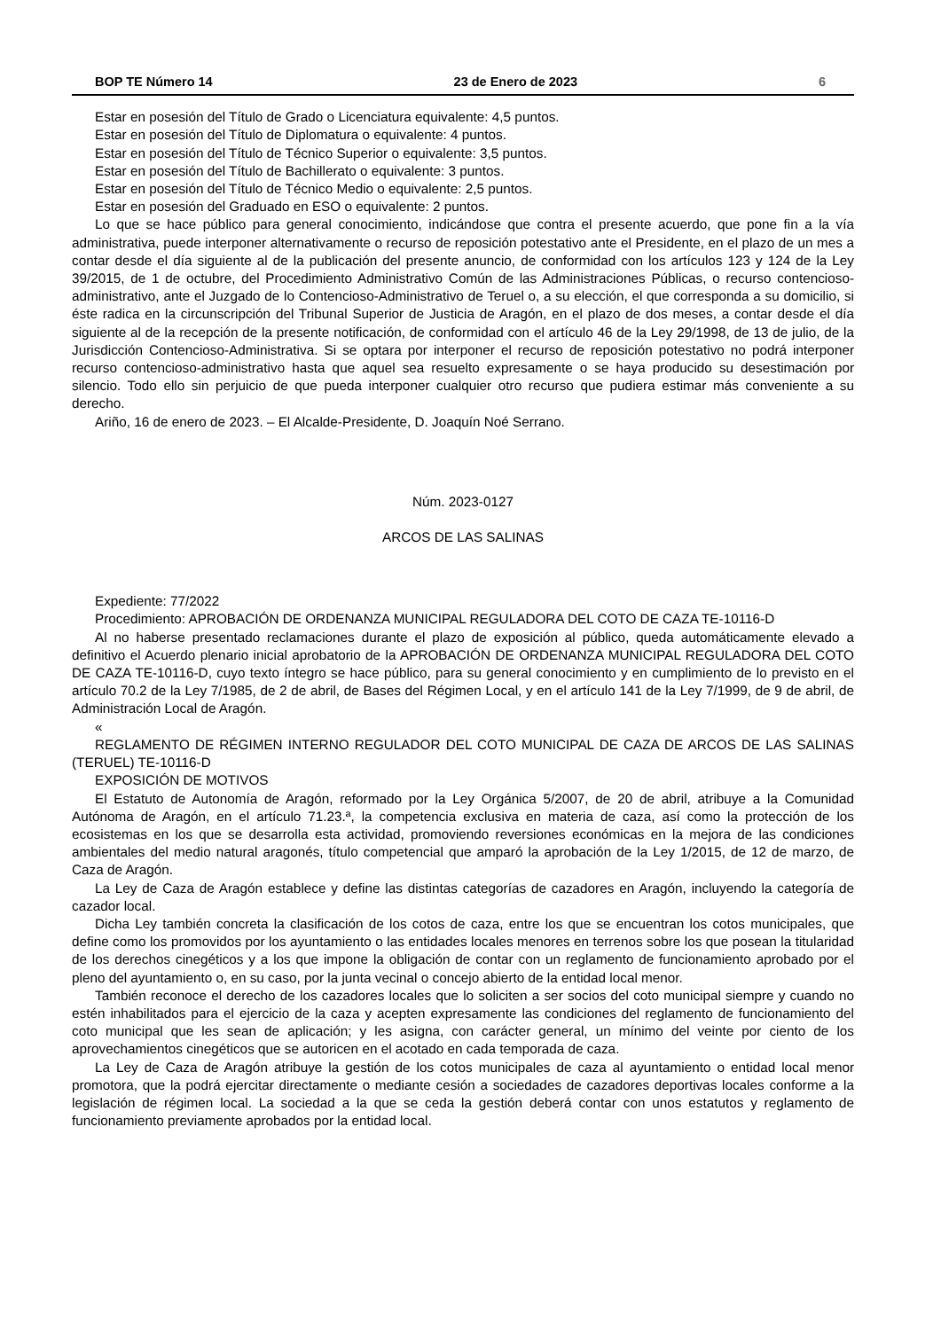BOP TE Número 14 23 de Enero de 2023 6
Estar en posesión del Título de Grado o Licenciatura equivalente: 4,5 puntos.
Estar en posesión del Título de Diplomatura o equivalente: 4 puntos.
Estar en posesión del Título de Técnico Superior o equivalente: 3,5 puntos.
Estar en posesión del Título de Bachillerato o equivalente: 3 puntos.
Estar en posesión del Título de Técnico Medio o equivalente: 2,5 puntos.
Estar en posesión del Graduado en ESO o equivalente: 2 puntos.
Lo que se hace público para general conocimiento, indicándose que contra el presente acuerdo, que pone fin a la vía administrativa, puede interponer alternativamente o recurso de reposición potestativo ante el Presidente, en el plazo de un mes a contar desde el día siguiente al de la publicación del presente anuncio, de conformidad con los artículos 123 y 124 de la Ley 39/2015, de 1 de octubre, del Procedimiento Administrativo Común de las Administraciones Públicas, o recurso contencioso-administrativo, ante el Juzgado de lo Contencioso-Administrativo de Teruel o, a su elección, el que corresponda a su domicilio, si éste radica en la circunscripción del Tribunal Superior de Justicia de Aragón, en el plazo de dos meses, a contar desde el día siguiente al de la recepción de la presente notificación, de conformidad con el artículo 46 de la Ley 29/1998, de 13 de julio, de la Jurisdicción Contencioso-Administrativa. Si se optara por interponer el recurso de reposición potestativo no podrá interponer recurso contencioso-administrativo hasta que aquel sea resuelto expresamente o se haya producido su desestimación por silencio. Todo ello sin perjuicio de que pueda interponer cualquier otro recurso que pudiera estimar más conveniente a su derecho.
Ariño, 16 de enero de 2023. – El Alcalde-Presidente, D. Joaquín Noé Serrano.
Núm. 2023-0127
ARCOS DE LAS SALINAS
Expediente: 77/2022
Procedimiento: APROBACIÓN DE ORDENANZA MUNICIPAL REGULADORA DEL COTO DE CAZA TE-10116-D
Al no haberse presentado reclamaciones durante el plazo de exposición al público, queda automáticamente elevado a definitivo el Acuerdo plenario inicial aprobatorio de la APROBACIÓN DE ORDENANZA MUNICIPAL REGULADORA DEL COTO DE CAZA TE-10116-D, cuyo texto íntegro se hace público, para su general conocimiento y en cumplimiento de lo previsto en el artículo 70.2 de la Ley 7/1985, de 2 de abril, de Bases del Régimen Local, y en el artículo 141 de la Ley 7/1999, de 9 de abril, de Administración Local de Aragón.
«
REGLAMENTO DE RÉGIMEN INTERNO REGULADOR DEL COTO MUNICIPAL DE CAZA DE ARCOS DE LAS SALINAS (TERUEL) TE-10116-D
EXPOSICIÓN DE MOTIVOS
El Estatuto de Autonomía de Aragón, reformado por la Ley Orgánica 5/2007, de 20 de abril, atribuye a la Comunidad Autónoma de Aragón, en el artículo 71.23.ª, la competencia exclusiva en materia de caza, así como la protección de los ecosistemas en los que se desarrolla esta actividad, promoviendo reversiones económicas en la mejora de las condiciones ambientales del medio natural aragonés, título competencial que amparó la aprobación de la Ley 1/2015, de 12 de marzo, de Caza de Aragón.
La Ley de Caza de Aragón establece y define las distintas categorías de cazadores en Aragón, incluyendo la categoría de cazador local.
Dicha Ley también concreta la clasificación de los cotos de caza, entre los que se encuentran los cotos municipales, que define como los promovidos por los ayuntamiento o las entidades locales menores en terrenos sobre los que posean la titularidad de los derechos cinegéticos y a los que impone la obligación de contar con un reglamento de funcionamiento aprobado por el pleno del ayuntamiento o, en su caso, por la junta vecinal o concejo abierto de la entidad local menor.
También reconoce el derecho de los cazadores locales que lo soliciten a ser socios del coto municipal siempre y cuando no estén inhabilitados para el ejercicio de la caza y acepten expresamente las condiciones del reglamento de funcionamiento del coto municipal que les sean de aplicación; y les asigna, con carácter general, un mínimo del veinte por ciento de los aprovechamientos cinegéticos que se autoricen en el acotado en cada temporada de caza.
La Ley de Caza de Aragón atribuye la gestión de los cotos municipales de caza al ayuntamiento o entidad local menor promotora, que la podrá ejercitar directamente o mediante cesión a sociedades de cazadores deportivas locales conforme a la legislación de régimen local. La sociedad a la que se ceda la gestión deberá contar con unos estatutos y reglamento de funcionamiento previamente aprobados por la entidad local.